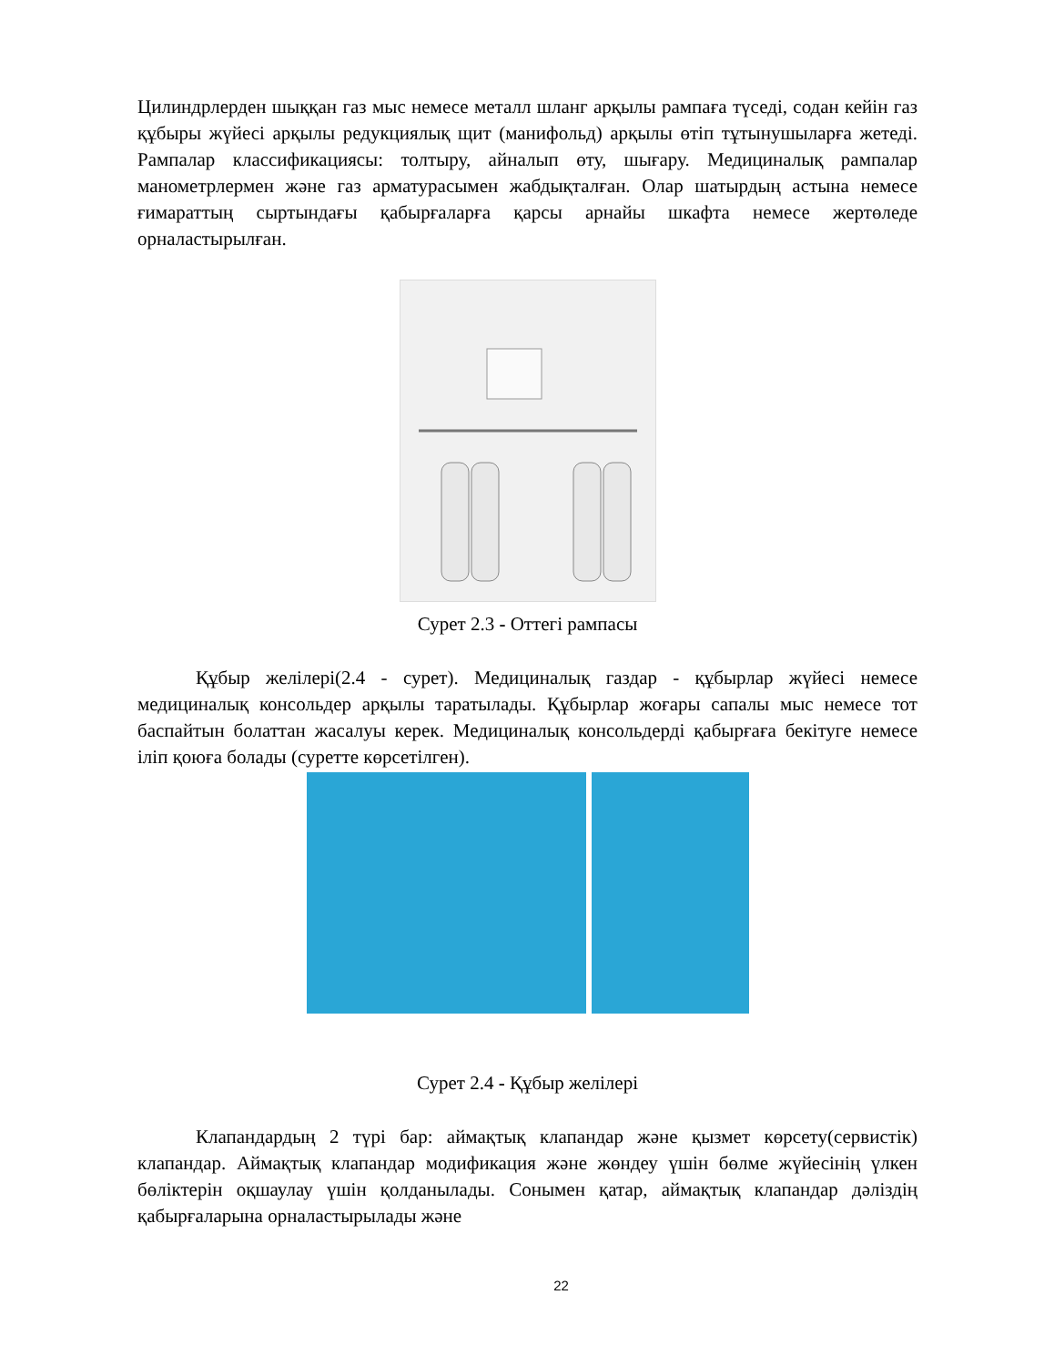Цилиндрлерден шыққан газ мыс немесе металл шланг арқылы рампаға түседі, содан кейін газ құбыры жүйесі арқылы редукциялық щит (манифольд) арқылы өтіп тұтынушыларға жетеді. Рампалар классификациясы: толтыру, айналып өту, шығару. Медициналық рампалар манометрлермен және газ арматурасымен жабдықталған. Олар шатырдың астына немесе ғимараттың сыртындағы қабырғаларға қарсы арнайы шкафта немесе жертөледе орналастырылған.
Сурет 2.3 - Оттегі рампасы
Құбыр желілері(2.4 - сурет). Медициналық газдар - құбырлар жүйесі немесе медициналық консольдер арқылы таратылады. Құбырлар жоғары сапалы мыс немесе тот баспайтын болаттан жасалуы керек. Медициналық консольдерді қабырғаға бекітуге немесе іліп қоюға болады (суретте көрсетілген).
Сурет 2.4 - Құбыр желілері
Клапандардың 2 түрі бар: аймақтық клапандар және қызмет көрсету(сервистік) клапандар. Аймақтық клапандар модификация және жөндеу үшін бөлме жүйесінің үлкен бөліктерін оқшаулау үшін қолданылады. Сонымен қатар, аймақтық клапандар дәліздің қабырғаларына орналастырылады және
22